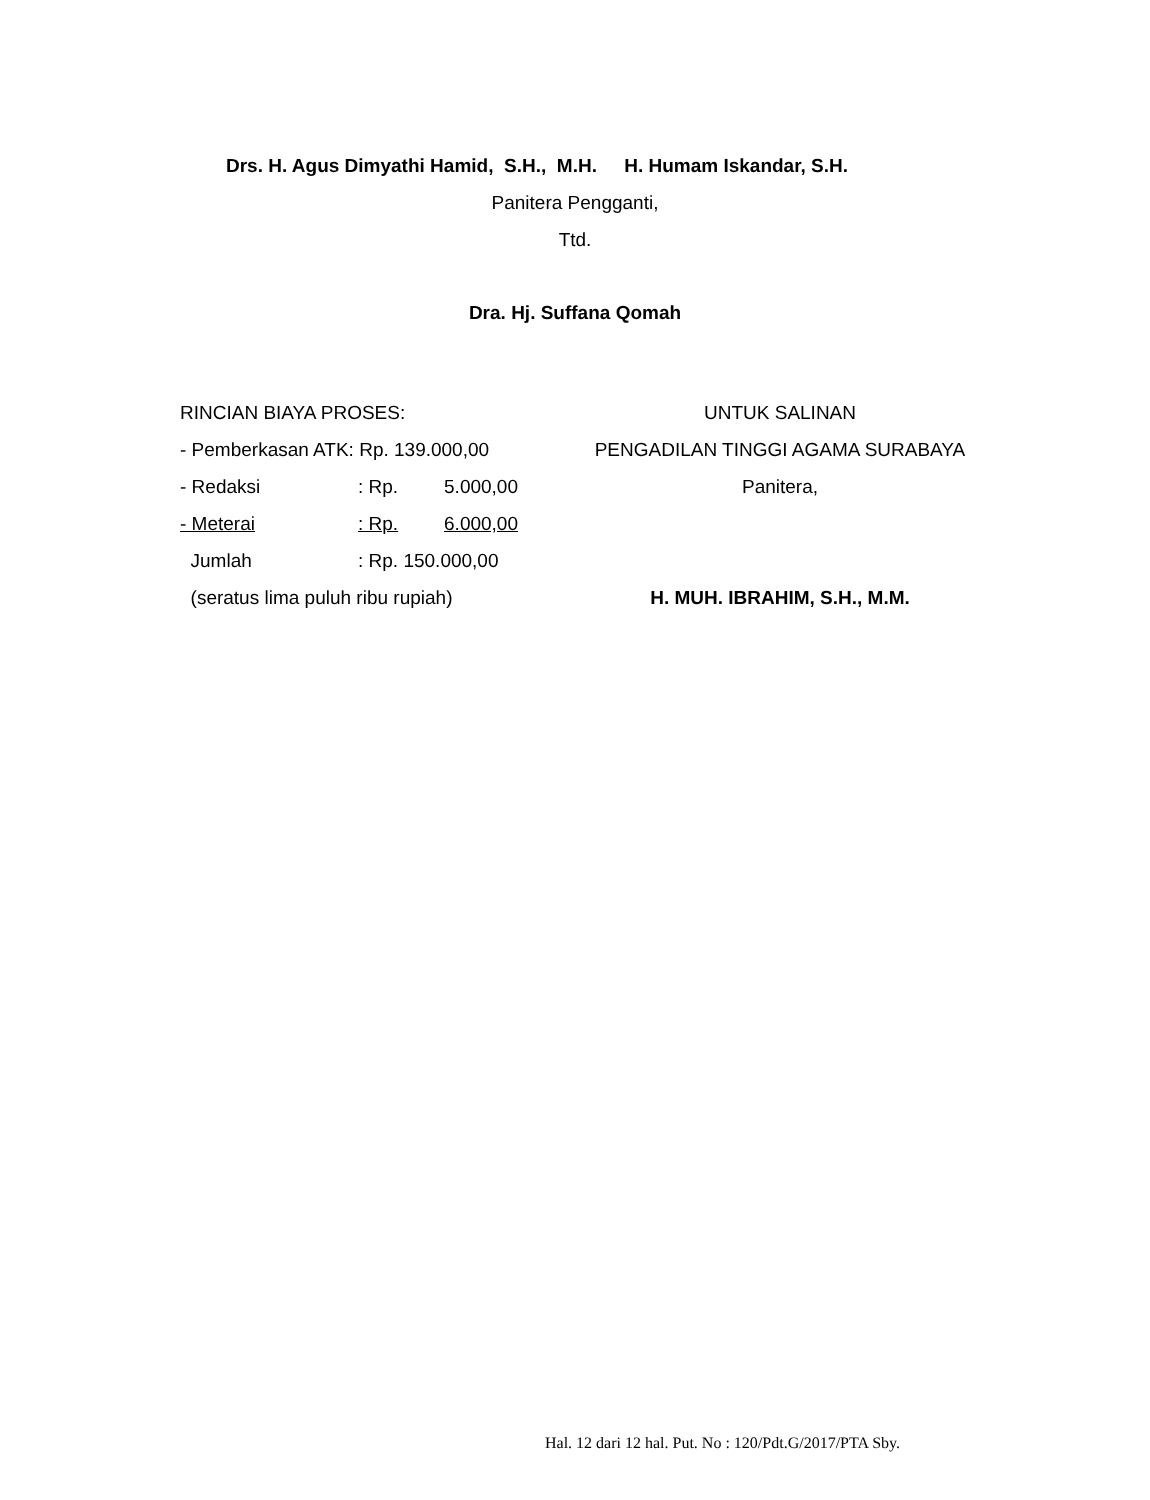Drs. H. Agus Dimyathi Hamid, S.H., M.H. H. Humam Iskandar, S.H.
Panitera Pengganti,
Ttd.
Dra. Hj. Suffana Qomah
RINCIAN BIAYA PROSES:
- Pemberkasan ATK: Rp. 139.000,00
- Redaksi: Rp. 5.000,00
- Meterai: Rp. 6.000,00
Jumlah: Rp. 150.000,00
(seratus lima puluh ribu rupiah)
UNTUK SALINAN
PENGADILAN TINGGI AGAMA SURABAYA
Panitera,
H. MUH. IBRAHIM, S.H., M.M.
Hal. 12 dari 12 hal. Put. No : 120/Pdt.G/2017/PTA Sby.